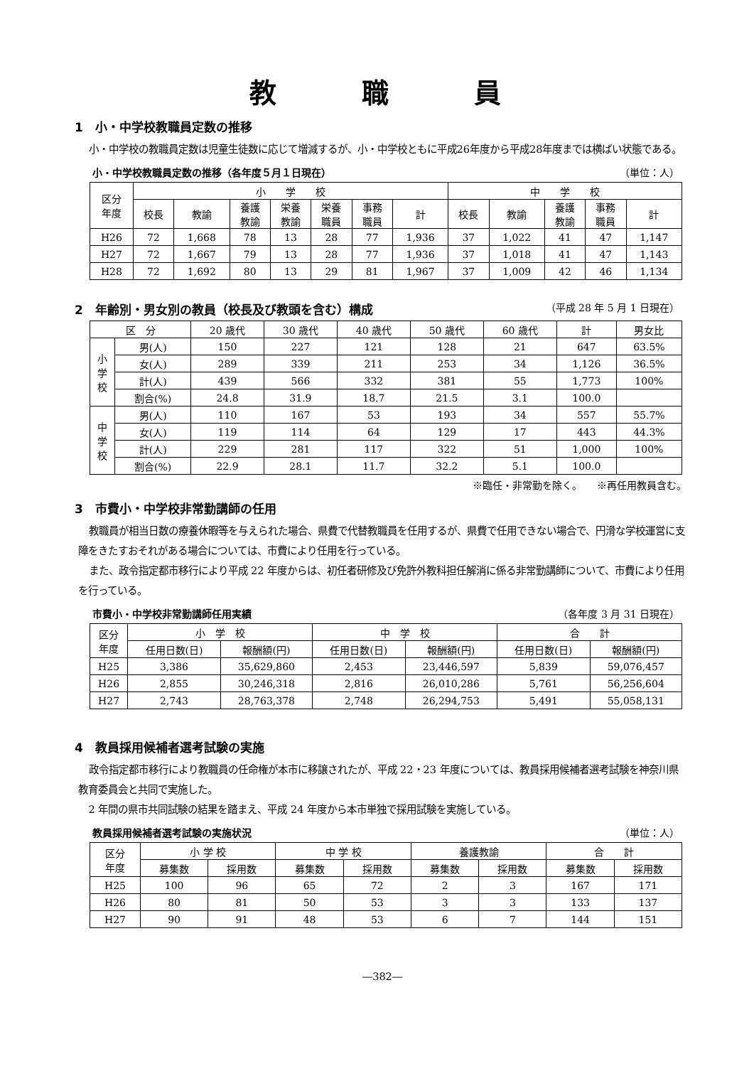教職員
1　小・中学校教職員定数の推移
小・中学校の教職員定数は児童生徒数に応じて増減するが、小・中学校ともに平成26年度から平成28年度までは横ばい状態である。
小・中学校教職員定数の推移（各年度５月１日現在） （単位：人）
| 区分 年度 | 小 学 校 | | | | | | | 中 学 校 | | | | |
| --- | --- | --- | --- | --- | --- | --- | --- | --- | --- | --- | --- | --- |
| | 校長 | 教諭 | 養護 教諭 | 栄養 教諭 | 栄養 職員 | 事務 職員 | 計 | 校長 | 教諭 | 養護 教諭 | 事務 職員 | 計 |
| H26 | 72 | 1,668 | 78 | 13 | 28 | 77 | 1,936 | 37 | 1,022 | 41 | 47 | 1,147 |
| H27 | 72 | 1,667 | 79 | 13 | 28 | 77 | 1,936 | 37 | 1,018 | 41 | 47 | 1,143 |
| H28 | 72 | 1,692 | 80 | 13 | 29 | 81 | 1,967 | 37 | 1,009 | 42 | 46 | 1,134 |
2　年齢別・男女別の教員（校長及び教頭を含む）構成 （平成 28 年 5 月 1 日現在）
| 区 分 | | 20 歳代 | 30 歳代 | 40 歳代 | 50 歳代 | 60 歳代 | 計 | 男女比 |
| --- | --- | --- | --- | --- | --- | --- | --- | --- |
| 小 学 校 | 男(人) | 150 | 227 | 121 | 128 | 21 | 647 | 63.5% |
| | 女(人) | 289 | 339 | 211 | 253 | 34 | 1,126 | 36.5% |
| | 計(人) | 439 | 566 | 332 | 381 | 55 | 1,773 | 100% |
| | 割合(%) | 24.8 | 31.9 | 18.7 | 21.5 | 3.1 | 100.0 | |
| 中 学 校 | 男(人) | 110 | 167 | 53 | 193 | 34 | 557 | 55.7% |
| | 女(人) | 119 | 114 | 64 | 129 | 17 | 443 | 44.3% |
| | 計(人) | 229 | 281 | 117 | 322 | 51 | 1,000 | 100% |
| | 割合(%) | 22.9 | 28.1 | 11.7 | 32.2 | 5.1 | 100.0 | |
※臨任・非常勤を除く。　　※再任用教員含む。
3　市費小・中学校非常勤講師の任用
教職員が相当日数の療養休暇等を与えられた場合、県費で代替教職員を任用するが、県費で任用できない場合で、円滑な学校運営に支障をきたすおそれがある場合については、市費により任用を行っている。
また、政令指定都市移行により平成 22 年度からは、初任者研修及び免許外教科担任解消に係る非常勤講師について、市費により任用を行っている。
市費小・中学校非常勤講師任用実績 （各年度 3 月 31 日現在）
| 区分 年度 | 小 学 校 | | 中 学 校 | | 合 計 | |
| --- | --- | --- | --- | --- | --- | --- |
| | 任用日数(日) | 報酬額(円) | 任用日数(日) | 報酬額(円) | 任用日数(日) | 報酬額(円) |
| H25 | 3,386 | 35,629,860 | 2,453 | 23,446,597 | 5,839 | 59,076,457 |
| H26 | 2,855 | 30,246,318 | 2,816 | 26,010,286 | 5,761 | 56,256,604 |
| H27 | 2,743 | 28,763,378 | 2,748 | 26,294,753 | 5,491 | 55,058,131 |
4　教員採用候補者選考試験の実施
政令指定都市移行により教職員の任命権が本市に移譲されたが、平成 22・23 年度については、教員採用候補者選考試験を神奈川県教育委員会と共同で実施した。
2 年間の県市共同試験の結果を踏まえ、平成 24 年度から本市単独で採用試験を実施している。
教員採用候補者選考試験の実施状況 （単位：人）
| 区分 年度 | 小 学 校 | | 中 学 校 | | 養護教諭 | | 合 計 | |
| --- | --- | --- | --- | --- | --- | --- | --- | --- |
| | 募集数 | 採用数 | 募集数 | 採用数 | 募集数 | 採用数 | 募集数 | 採用数 |
| H25 | 100 | 96 | 65 | 72 | 2 | 3 | 167 | 171 |
| H26 | 80 | 81 | 50 | 53 | 3 | 3 | 133 | 137 |
| H27 | 90 | 91 | 48 | 53 | 6 | 7 | 144 | 151 |
―382―